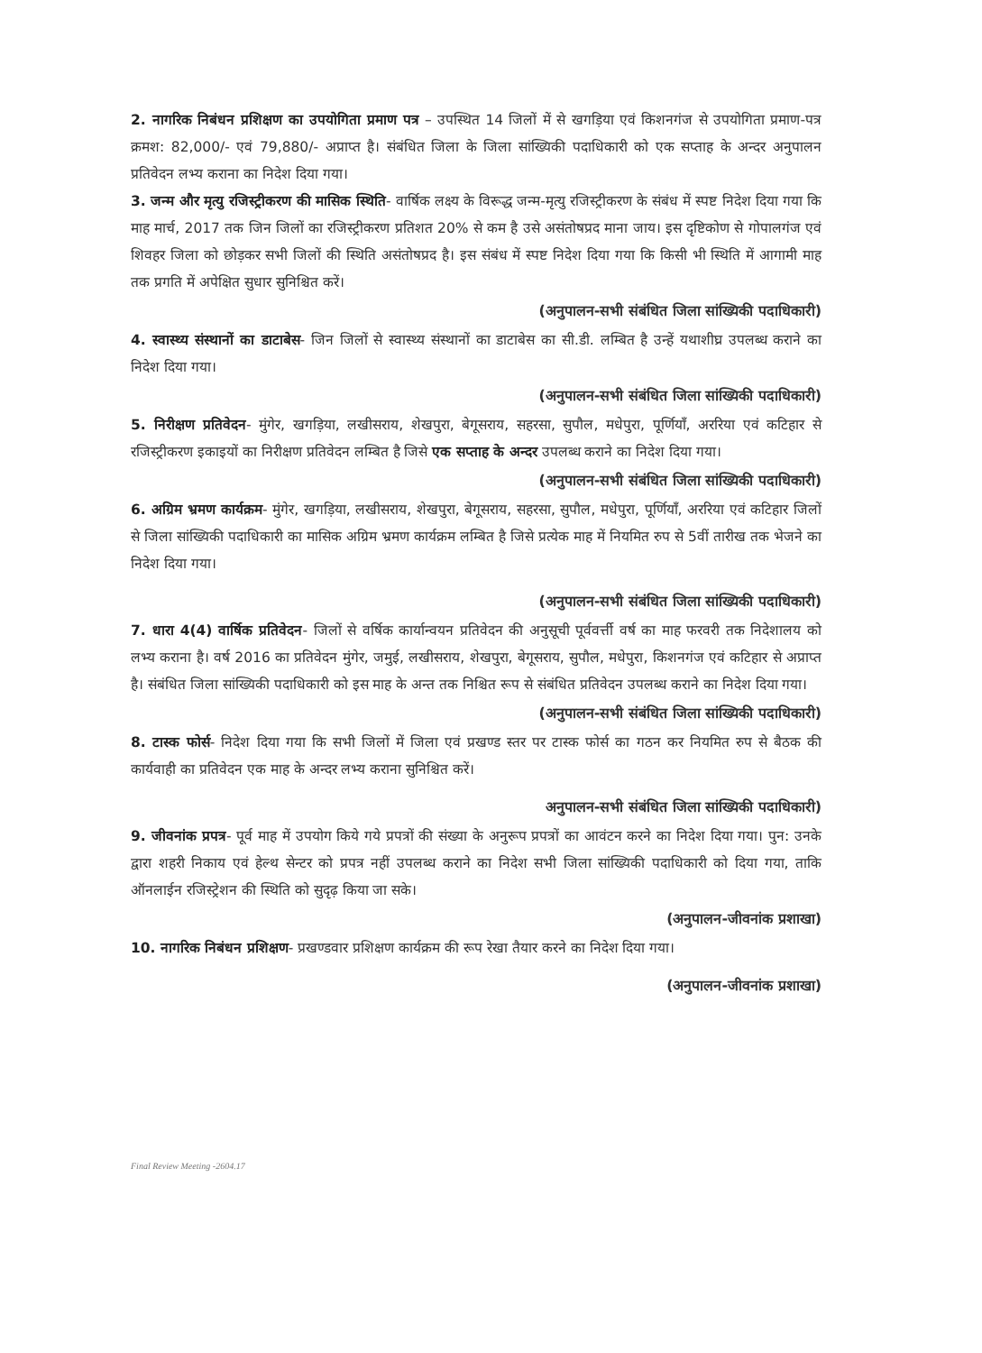2. नागरिक निबंधन प्रशिक्षण का उपयोगिता प्रमाण पत्र – उपस्थित 14 जिलों में से खगड़िया एवं किशनगंज से उपयोगिता प्रमाण-पत्र क्रमश: 82,000/- एवं 79,880/- अप्राप्त है। संबंधित जिला के जिला सांख्यिकी पदाधिकारी को एक सप्ताह के अन्दर अनुपालन प्रतिवेदन लभ्य कराना का निदेश दिया गया।
3. जन्म और मृत्यु रजिस्ट्रीकरण की मासिक स्थिति- वार्षिक लक्ष्य के विरूद्ध जन्म-मृत्यु रजिस्ट्रीकरण के संबंध में स्पष्ट निदेश दिया गया कि माह मार्च, 2017 तक जिन जिलों का रजिस्ट्रीकरण प्रतिशत 20% से कम है उसे असंतोषप्रद माना जाय। इस दृष्टिकोण से गोपालगंज एवं शिवहर जिला को छोड़कर सभी जिलों की स्थिति असंतोषप्रद है। इस संबंध में स्पष्ट निदेश दिया गया कि किसी भी स्थिति में आगामी माह तक प्रगति में अपेक्षित सुधार सुनिश्चित करें।
(अनुपालन-सभी संबंधित जिला सांख्यिकी पदाधिकारी)
4. स्वास्थ्य संस्थानों का डाटाबेस- जिन जिलों से स्वास्थ्य संस्थानों का डाटाबेस का सी.डी. लम्बित है उन्हें यथाशीघ्र उपलब्ध कराने का निदेश दिया गया।
(अनुपालन-सभी संबंधित जिला सांख्यिकी पदाधिकारी)
5. निरीक्षण प्रतिवेदन- मुंगेर, खगड़िया, लखीसराय, शेखपुरा, बेगूसराय, सहरसा, सुपौल, मधेपुरा, पूर्णियाँ, अररिया एवं कटिहार से रजिस्ट्रीकरण इकाइयों का निरीक्षण प्रतिवेदन लम्बित है जिसे एक सप्ताह के अन्दर उपलब्ध कराने का निदेश दिया गया।
(अनुपालन-सभी संबंधित जिला सांख्यिकी पदाधिकारी)
6. अग्रिम भ्रमण कार्यक्रम- मुंगेर, खगड़िया, लखीसराय, शेखपुरा, बेगूसराय, सहरसा, सुपौल, मधेपुरा, पूर्णियाँ, अररिया एवं कटिहार जिलों से जिला सांख्यिकी पदाधिकारी का मासिक अग्रिम भ्रमण कार्यक्रम लम्बित है जिसे प्रत्येक माह में नियमित रुप से 5वीं तारीख तक भेजने का निदेश दिया गया।
(अनुपालन-सभी संबंधित जिला सांख्यिकी पदाधिकारी)
7. धारा 4(4) वार्षिक प्रतिवेदन- जिलों से वर्षिक कार्यान्वयन प्रतिवेदन की अनुसूची पूर्ववर्त्ती वर्ष का माह फरवरी तक निदेशालय को लभ्य कराना है। वर्ष 2016 का प्रतिवेदन मुंगेर, जमुई, लखीसराय, शेखपुरा, बेगूसराय, सुपौल, मधेपुरा, किशनगंज एवं कटिहार से अप्राप्त है। संबंधित जिला सांख्यिकी पदाधिकारी को इस माह के अन्त तक निश्चित रूप से संबंधित प्रतिवेदन उपलब्ध कराने का निदेश दिया गया।
(अनुपालन-सभी संबंधित जिला सांख्यिकी पदाधिकारी)
8. टास्क फोर्स- निदेश दिया गया कि सभी जिलों में जिला एवं प्रखण्ड स्तर पर टास्क फोर्स का गठन कर नियमित रुप से बैठक की कार्यवाही का प्रतिवेदन एक माह के अन्दर लभ्य कराना सुनिश्चित करें।
अनुपालन-सभी संबंधित जिला सांख्यिकी पदाधिकारी)
9. जीवनांक प्रपत्र- पूर्व माह में उपयोग किये गये प्रपत्रों की संख्या के अनुरूप प्रपत्रों का आवंटन करने का निदेश दिया गया। पुन: उनके द्वारा शहरी निकाय एवं हेल्थ सेन्टर को प्रपत्र नहीं उपलब्ध कराने का निदेश सभी जिला सांख्यिकी पदाधिकारी को दिया गया, ताकि ऑनलाईन रजिस्ट्रेशन की स्थिति को सुदृढ़ किया जा सके।
(अनुपालन-जीवनांक प्रशाखा)
10. नागरिक निबंधन प्रशिक्षण- प्रखण्डवार प्रशिक्षण कार्यक्रम की रूप रेखा तैयार करने का निदेश दिया गया।
(अनुपालन-जीवनांक प्रशाखा)
Final Review Meeting -2604.17